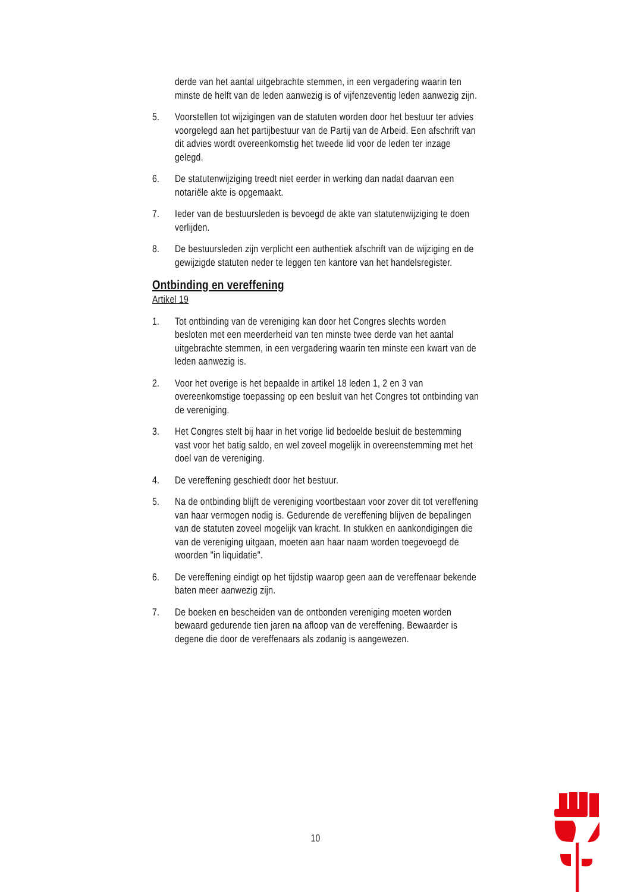derde van het aantal uitgebrachte stemmen, in een vergadering waarin ten minste de helft van de leden aanwezig is of vijfenzeventig leden aanwezig zijn.
5. Voorstellen tot wijzigingen van de statuten worden door het bestuur ter advies voorgelegd aan het partijbestuur van de Partij van de Arbeid. Een afschrift van dit advies wordt overeenkomstig het tweede lid voor de leden ter inzage gelegd.
6. De statutenwijziging treedt niet eerder in werking dan nadat daarvan een notariële akte is opgemaakt.
7. Ieder van de bestuursleden is bevoegd de akte van statutenwijziging te doen verlijden.
8. De bestuursleden zijn verplicht een authentiek afschrift van de wijziging en de gewijzigde statuten neder te leggen ten kantore van het handelsregister.
Ontbinding en vereffening
Artikel 19
1. Tot ontbinding van de vereniging kan door het Congres slechts worden besloten met een meerderheid van ten minste twee derde van het aantal uitgebrachte stemmen, in een vergadering waarin ten minste een kwart van de leden aanwezig is.
2. Voor het overige is het bepaalde in artikel 18 leden 1, 2 en 3 van overeenkomstige toepassing op een besluit van het Congres tot ontbinding van de vereniging.
3. Het Congres stelt bij haar in het vorige lid bedoelde besluit de bestemming vast voor het batig saldo, en wel zoveel mogelijk in overeenstemming met het doel van de vereniging.
4. De vereffening geschiedt door het bestuur.
5. Na de ontbinding blijft de vereniging voortbestaan voor zover dit tot vereffening van haar vermogen nodig is. Gedurende de vereffening blijven de bepalingen van de statuten zoveel mogelijk van kracht. In stukken en aankondigingen die van de vereniging uitgaan, moeten aan haar naam worden toegevoegd de woorden "in liquidatie".
6. De vereffening eindigt op het tijdstip waarop geen aan de vereffenaar bekende baten meer aanwezig zijn.
7. De boeken en bescheiden van de ontbonden vereniging moeten worden bewaard gedurende tien jaren na afloop van de vereffening. Bewaarder is degene die door de vereffenaars als zodanig is aangewezen.
10